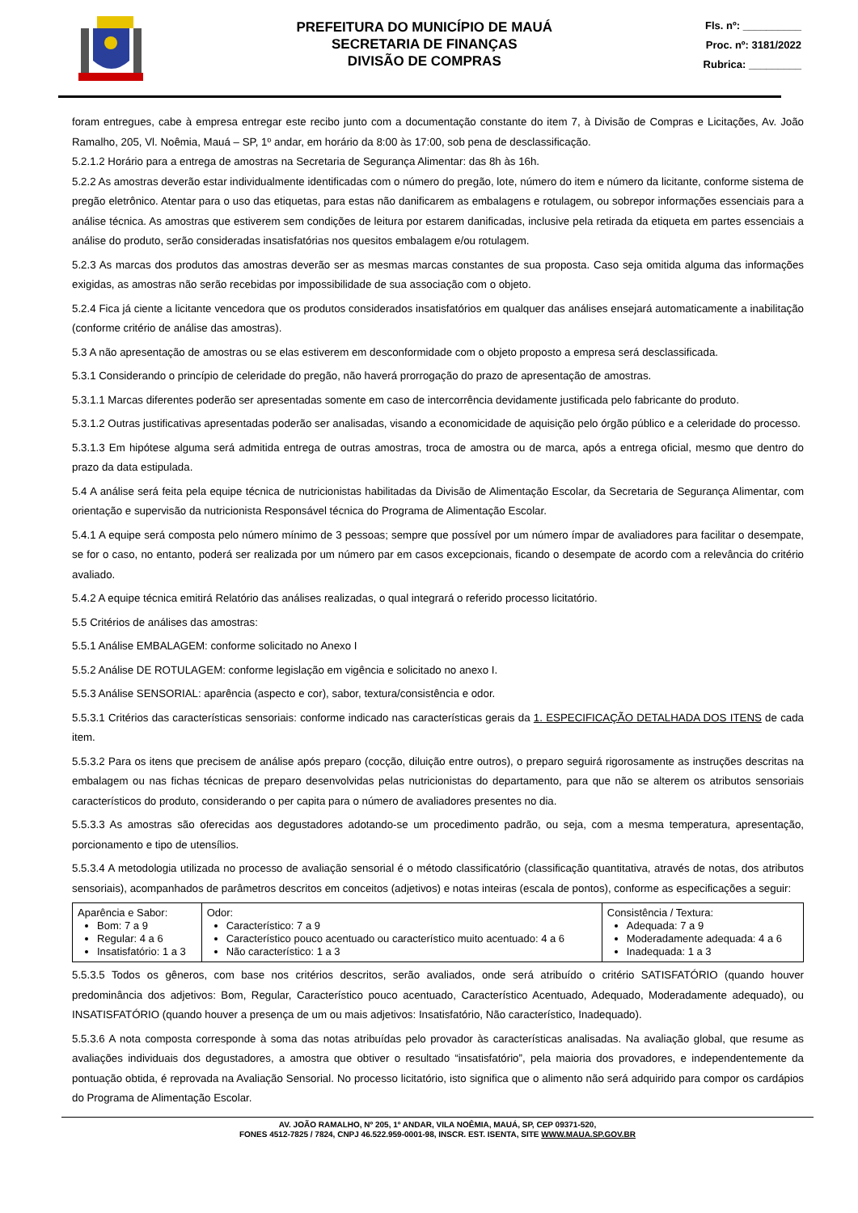PREFEITURA DO MUNICÍPIO DE MAUÁ
SECRETARIA DE FINANÇAS
DIVISÃO DE COMPRAS
Fls. nº: __________
Proc. nº: 3181/2022
Rubrica: _________
foram entregues, cabe à empresa entregar este recibo junto com a documentação constante do item 7, à Divisão de Compras e Licitações, Av. João Ramalho, 205, Vl. Noêmia, Mauá – SP, 1º andar, em horário da 8:00 às 17:00, sob pena de desclassificação.
5.2.1.2 Horário para a entrega de amostras na Secretaria de Segurança Alimentar: das 8h às 16h.
5.2.2 As amostras deverão estar individualmente identificadas com o número do pregão, lote, número do item e número da licitante, conforme sistema de pregão eletrônico. Atentar para o uso das etiquetas, para estas não danificarem as embalagens e rotulagem, ou sobrepor informações essenciais para a análise técnica. As amostras que estiverem sem condições de leitura por estarem danificadas, inclusive pela retirada da etiqueta em partes essenciais a análise do produto, serão consideradas insatisfatórias nos quesitos embalagem e/ou rotulagem.
5.2.3 As marcas dos produtos das amostras deverão ser as mesmas marcas constantes de sua proposta. Caso seja omitida alguma das informações exigidas, as amostras não serão recebidas por impossibilidade de sua associação com o objeto.
5.2.4 Fica já ciente a licitante vencedora que os produtos considerados insatisfatórios em qualquer das análises ensejará automaticamente a inabilitação (conforme critério de análise das amostras).
5.3 A não apresentação de amostras ou se elas estiverem em desconformidade com o objeto proposto a empresa será desclassificada.
5.3.1 Considerando o princípio de celeridade do pregão, não haverá prorrogação do prazo de apresentação de amostras.
5.3.1.1 Marcas diferentes poderão ser apresentadas somente em caso de intercorrência devidamente justificada pelo fabricante do produto.
5.3.1.2 Outras justificativas apresentadas poderão ser analisadas, visando a economicidade de aquisição pelo órgão público e a celeridade do processo.
5.3.1.3 Em hipótese alguma será admitida entrega de outras amostras, troca de amostra ou de marca, após a entrega oficial, mesmo que dentro do prazo da data estipulada.
5.4 A análise será feita pela equipe técnica de nutricionistas habilitadas da Divisão de Alimentação Escolar, da Secretaria de Segurança Alimentar, com orientação e supervisão da nutricionista Responsável técnica do Programa de Alimentação Escolar.
5.4.1 A equipe será composta pelo número mínimo de 3 pessoas; sempre que possível por um número ímpar de avaliadores para facilitar o desempate, se for o caso, no entanto, poderá ser realizada por um número par em casos excepcionais, ficando o desempate de acordo com a relevância do critério avaliado.
5.4.2 A equipe técnica emitirá Relatório das análises realizadas, o qual integrará o referido processo licitatório.
5.5 Critérios de análises das amostras:
5.5.1 Análise EMBALAGEM: conforme solicitado no Anexo I
5.5.2 Análise DE ROTULAGEM: conforme legislação em vigência e solicitado no anexo I.
5.5.3 Análise SENSORIAL: aparência (aspecto e cor), sabor, textura/consistência e odor.
5.5.3.1 Critérios das características sensoriais: conforme indicado nas características gerais da 1. ESPECIFICAÇÃO DETALHADA DOS ITENS de cada item.
5.5.3.2 Para os itens que precisem de análise após preparo (cocção, diluição entre outros), o preparo seguirá rigorosamente as instruções descritas na embalagem ou nas fichas técnicas de preparo desenvolvidas pelas nutricionistas do departamento, para que não se alterem os atributos sensoriais característicos do produto, considerando o per capita para o número de avaliadores presentes no dia.
5.5.3.3 As amostras são oferecidas aos degustadores adotando-se um procedimento padrão, ou seja, com a mesma temperatura, apresentação, porcionamento e tipo de utensílios.
5.5.3.4 A metodologia utilizada no processo de avaliação sensorial é o método classificatório (classificação quantitativa, através de notas, dos atributos sensoriais), acompanhados de parâmetros descritos em conceitos (adjetivos) e notas inteiras (escala de pontos), conforme as especificações a seguir:
| Aparência e Sabor: Bom: 7 a 9 Regular: 4 a 6 Insatisfatório: 1 a 3 | Odor: Característico: 7 a 9 Característico pouco acentuado ou característico muito acentuado: 4 a 6 Não característico: 1 a 3 | Consistência / Textura: Adequada: 7 a 9 Moderadamente adequada: 4 a 6 Inadequada: 1 a 3 |
5.5.3.5 Todos os gêneros, com base nos critérios descritos, serão avaliados, onde será atribuído o critério SATISFATÓRIO (quando houver predominância dos adjetivos: Bom, Regular, Característico pouco acentuado, Característico Acentuado, Adequado, Moderadamente adequado), ou INSATISFATÓRIO (quando houver a presença de um ou mais adjetivos: Insatisfatório, Não característico, Inadequado).
5.5.3.6 A nota composta corresponde à soma das notas atribuídas pelo provador às características analisadas. Na avaliação global, que resume as avaliações individuais dos degustadores, a amostra que obtiver o resultado “insatisfatório”, pela maioria dos provadores, e independentemente da pontuação obtida, é reprovada na Avaliação Sensorial. No processo licitatório, isto significa que o alimento não será adquirido para compor os cardápios do Programa de Alimentação Escolar.
AV. JOÃO RAMALHO, Nº 205, 1º ANDAR, VILA NOÊMIA, MAUÁ, SP, CEP 09371-520,
FONES 4512-7825 / 7824, CNPJ 46.522.959-0001-98, INSCR. EST. ISENTA, SITE WWW.MAUA.SP.GOV.BR